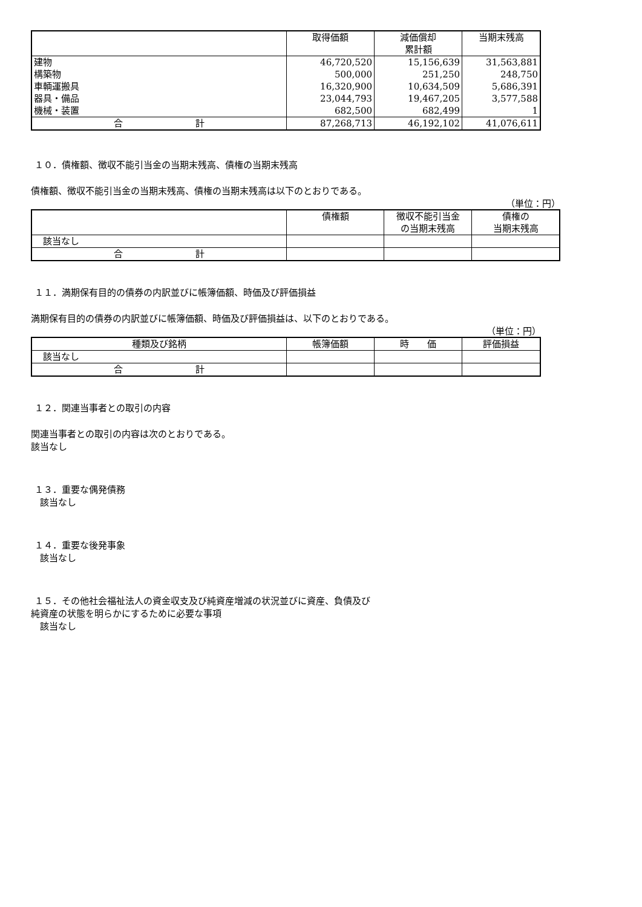| | 取得価額 | 減価償却 累計額 | 当期末残高 |
| --- | --- | --- | --- |
| 建物 | 46,720,520 | 15,156,639 | 31,563,881 |
| 構築物 | 500,000 | 251,250 | 248,750 |
| 車輌運搬具 | 16,320,900 | 10,634,509 | 5,686,391 |
| 器具・備品 | 23,044,793 | 19,467,205 | 3,577,588 |
| 機械・装置 | 682,500 | 682,499 | 1 |
| 合 計 | 87,268,713 | 46,192,102 | 41,076,611 |
１０．債権額、徴収不能引当金の当期末残高、債権の当期末残高
債権額、徴収不能引当金の当期末残高、債権の当期末残高は以下のとおりである。
（単位：円）
| | 債権額 | 徴収不能引当金 の当期末残高 | 債権の 当期末残高 |
| --- | --- | --- | --- |
| 該当なし | | | |
| 合 計 | | | |
１１．満期保有目的の債券の内訳並びに帳簿価額、時価及び評価損益
満期保有目的の債券の内訳並びに帳簿価額、時価及び評価損益は、以下のとおりである。
（単位：円）
| 種類及び銘柄 | 帳簿価額 | 時 価 | 評価損益 |
| --- | --- | --- | --- |
| 該当なし | | | |
| 合 計 | | | |
１２．関連当事者との取引の内容
関連当事者との取引の内容は次のとおりである。
該当なし
１３．重要な偶発債務
　該当なし
１４．重要な後発事象
　該当なし
１５．その他社会福祉法人の資金収支及び純資産増減の状況並びに資産、負債及び
純資産の状態を明らかにするために必要な事項
　該当なし